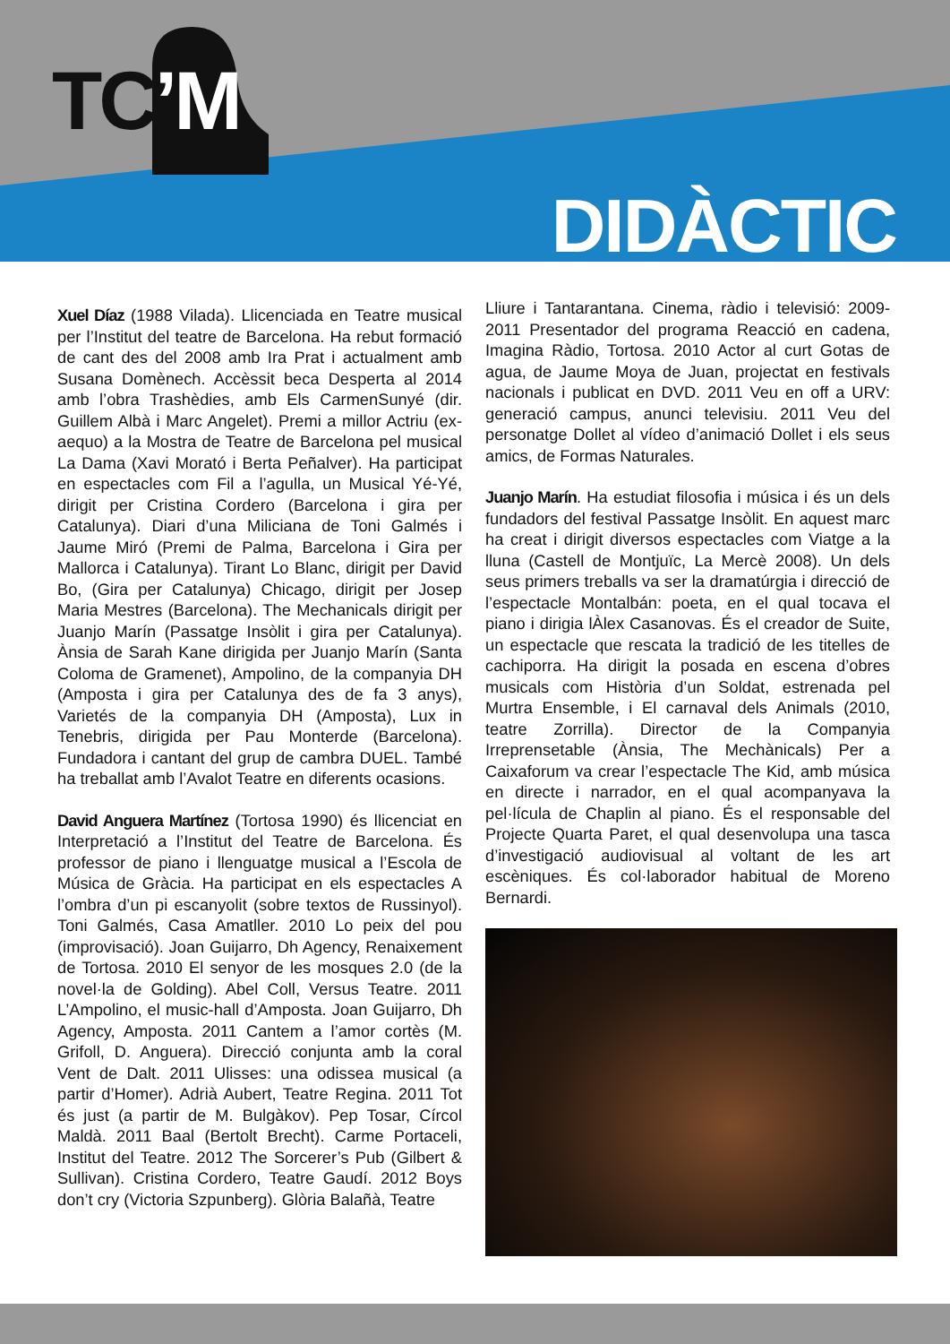TC’M
DIDÀCTIC
Xuel Díaz (1988 Vilada). Llicenciada en Teatre musical per l’Institut del teatre de Barcelona. Ha rebut formació de cant des del 2008 amb Ira Prat i actualment amb Susana Domènech. Accèssit beca Desperta al 2014 amb l’obra Trashèdies, amb Els CarmenSunyé (dir. Guillem Albà i Marc Angelet). Premi a millor Actriu (ex-aequo) a la Mostra de Teatre de Barcelona pel musical La Dama (Xavi Morató i Berta Peñalver). Ha participat en espectacles com Fil a l’agulla, un Musical Yé-Yé, dirigit per Cristina Cordero (Barcelona i gira per Catalunya). Diari d’una Miliciana de Toni Galmés i Jaume Miró (Premi de Palma, Barcelona i Gira per Mallorca i Catalunya). Tirant Lo Blanc, dirigit per David Bo, (Gira per Catalunya) Chicago, dirigit per Josep Maria Mestres (Barcelona). The Mechanicals dirigit per Juanjo Marín (Passatge Insòlit i gira per Catalunya). Ànsia de Sarah Kane dirigida per Juanjo Marín (Santa Coloma de Gramenet), Ampolino, de la companyia DH (Amposta i gira per Catalunya des de fa 3 anys), Varietés de la companyia DH (Amposta), Lux in Tenebris, dirigida per Pau Monterde (Barcelona). Fundadora i cantant del grup de cambra DUEL. També ha treballat amb l’Avalot Teatre en diferents ocasions.
David Anguera Martínez (Tortosa 1990) és llicenciat en Interpretació a l’Institut del Teatre de Barcelona. És professor de piano i llenguatge musical a l’Escola de Música de Gràcia. Ha participat en els espectacles A l’ombra d’un pi escanyolit (sobre textos de Russinyol). Toni Galmés, Casa Amatller. 2010 Lo peix del pou (improvisació). Joan Guijarro, Dh Agency, Renaixement de Tortosa. 2010 El senyor de les mosques 2.0 (de la novel·la de Golding). Abel Coll, Versus Teatre. 2011 L’Ampolino, el music-hall d’Amposta. Joan Guijarro, Dh Agency, Amposta. 2011 Cantem a l’amor cortès (M. Grifoll, D. Anguera). Direcció conjunta amb la coral Vent de Dalt. 2011 Ulisses: una odissea musical (a partir d’Homer). Adrià Aubert, Teatre Regina. 2011 Tot és just (a partir de M. Bulgàkov). Pep Tosar, Círcol Maldà. 2011 Baal (Bertolt Brecht). Carme Portaceli, Institut del Teatre. 2012 The Sorcerer’s Pub (Gilbert & Sullivan). Cristina Cordero, Teatre Gaudí. 2012 Boys don’t cry (Victoria Szpunberg). Glòria Balañà, Teatre
Lliure i Tantarantana. Cinema, ràdio i televisió: 2009-2011 Presentador del programa Reacció en cadena, Imagina Ràdio, Tortosa. 2010 Actor al curt Gotas de agua, de Jaume Moya de Juan, projectat en festivals nacionals i publicat en DVD. 2011 Veu en off a URV: generació campus, anunci televisiu. 2011 Veu del personatge Dollet al vídeo d’animació Dollet i els seus amics, de Formas Naturales.
Juanjo Marín. Ha estudiat filosofia i música i és un dels fundadors del festival Passatge Insòlit. En aquest marc ha creat i dirigit diversos espectacles com Viatge a la lluna (Castell de Montjuïc, La Mercè 2008). Un dels seus primers treballs va ser la dramatúrgia i direcció de l’espectacle Montalbán: poeta, en el qual tocava el piano i dirigia lÀlex Casanovas. És el creador de Suite, un espectacle que rescata la tradició de les titelles de cachiporra. Ha dirigit la posada en escena d’obres musicals com Història d’un Soldat, estrenada pel Murtra Ensemble, i El carnaval dels Animals (2010, teatre Zorrilla). Director de la Companyia Irreprensetable (Ànsia, The Mechànicals) Per a Caixaforum va crear l’espectacle The Kid, amb música en directe i narrador, en el qual acompanyava la pel·lícula de Chaplin al piano. És el responsable del Projecte Quarta Paret, el qual desenvolupa una tasca d’investigació audiovisual al voltant de les art escèniques. És col·laborador habitual de Moreno Bernardi.